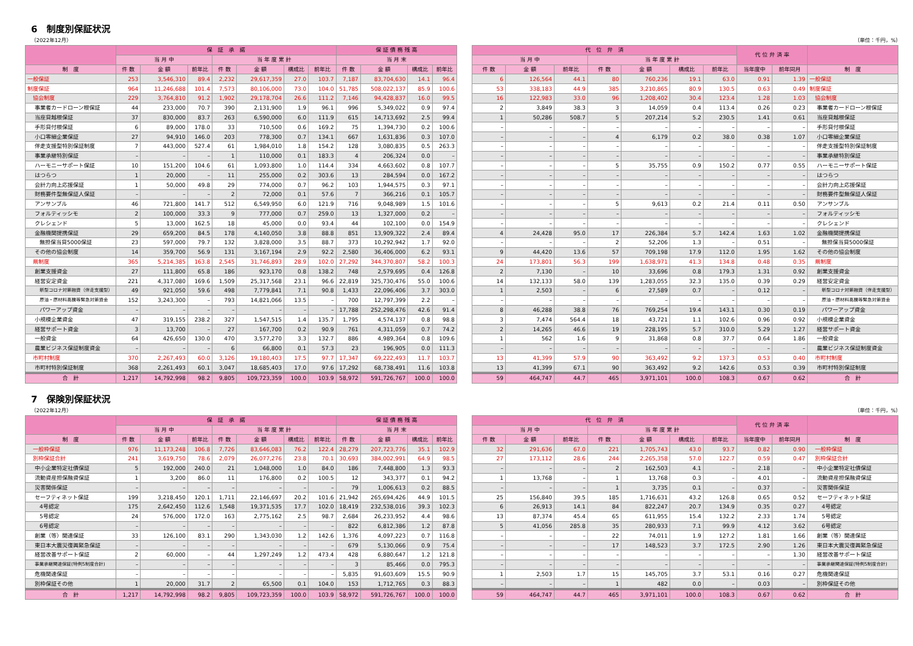6　制度別保証状況
（2022年12月） （単位：千円，%）
| | 保 証 承 諾 | | | | | | | 保 証 債 務 残 高 | | | |
| --- | --- | --- | --- | --- | --- | --- | --- | --- | --- | --- | --- |
| | 当 月 中 | | | 当 年 度 累 計 | | | | 当 月 末 | | | |
| 制 度 | 件 数 | 金 額 | 前年比 | 件 数 | 金 額 | 構成比 | 前年比 | 件 数 | 金 額 | 構成比 | 前年比 |
| 一般保証 | 253 | 3,546,310 | 89.4 | 2,232 | 29,617,359 | 27.0 | 103.7 | 7,187 | 83,704,630 | 14.1 | 96.4 |
| 制度保証 | 964 | 11,246,688 | 101.4 | 7,573 | 80,106,000 | 73.0 | 104.0 | 51,785 | 508,022,137 | 85.9 | 100.6 |
| 協会制度 | 229 | 3,764,810 | 91.2 | 1,902 | 29,178,704 | 26.6 | 111.2 | 7,146 | 94,428,837 | 16.0 | 99.5 |
| 事業者カードローン根保証 | 44 | 233,000 | 70.7 | 390 | 2,131,900 | 1.9 | 96.1 | 996 | 5,349,022 | 0.9 | 97.4 |
| 当座貸越根保証 | 37 | 830,000 | 83.7 | 263 | 6,590,000 | 6.0 | 111.9 | 615 | 14,713,692 | 2.5 | 99.4 |
| 手形貸付根保証 | 6 | 89,000 | 178.0 | 33 | 710,500 | 0.6 | 169.2 | 75 | 1,394,730 | 0.2 | 100.6 |
| 小口零細企業保証 | 27 | 94,910 | 146.0 | 203 | 778,300 | 0.7 | 134.1 | 667 | 1,631,836 | 0.3 | 107.0 |
| 伴走支援型特別保証制度 | 7 | 443,000 | 527.4 | 61 | 1,984,010 | 1.8 | 154.2 | 128 | 3,080,835 | 0.5 | 263.3 |
| 事業承継特別保証 | – | – | – | 1 | 110,000 | 0.1 | 183.3 | 4 | 206,324 | 0.0 | – |
| ハーモニーサポート保証 | 10 | 151,200 | 104.6 | 61 | 1,093,800 | 1.0 | 114.4 | 334 | 4,663,602 | 0.8 | 107.7 |
| はつらつ | 1 | 20,000 | – | 11 | 255,000 | 0.2 | 303.6 | 13 | 284,594 | 0.0 | 167.2 |
| 会計力向上応援保証 | 1 | 50,000 | 49.8 | 29 | 774,000 | 0.7 | 96.2 | 103 | 1,944,575 | 0.3 | 97.1 |
| 財務要件型無保証人保証 | – | – | – | 2 | 72,000 | 0.1 | 57.6 | 7 | 366,216 | 0.1 | 105.7 |
| アンサンブル | 46 | 721,800 | 141.7 | 512 | 6,549,950 | 6.0 | 121.9 | 716 | 9,048,989 | 1.5 | 101.6 |
| フォルティッシモ | 2 | 100,000 | 33.3 | 9 | 777,000 | 0.7 | 259.0 | 13 | 1,327,000 | 0.2 | – |
| クレシェンド | 5 | 13,000 | 162.5 | 18 | 45,000 | 0.0 | 93.4 | 44 | 102,100 | 0.0 | 154.9 |
| 金融機関提携保証 | 29 | 659,200 | 84.5 | 178 | 4,140,050 | 3.8 | 88.8 | 851 | 13,909,322 | 2.4 | 89.4 |
| 無担保当貸5000保証 | 23 | 597,000 | 79.7 | 132 | 3,828,000 | 3.5 | 88.7 | 373 | 10,292,942 | 1.7 | 92.0 |
| その他の協会制度 | 14 | 359,700 | 56.9 | 131 | 3,167,194 | 2.9 | 92.2 | 2,580 | 36,406,000 | 6.2 | 93.1 |
| 県制度 | 365 | 5,214,385 | 163.8 | 2,545 | 31,746,893 | 28.9 | 102.0 | 27,292 | 344,370,807 | 58.2 | 100.3 |
| 創業支援資金 | 27 | 111,800 | 65.8 | 186 | 923,170 | 0.8 | 138.2 | 748 | 2,579,695 | 0.4 | 126.8 |
| 経営安定資金 | 221 | 4,317,080 | 169.6 | 1,509 | 25,317,568 | 23.1 | 96.6 | 22,819 | 325,730,476 | 55.0 | 100.6 |
| 新型コロナ対策融資（伴走支援型） | 49 | 921,050 | 59.6 | 498 | 7,779,841 | 7.1 | 90.8 | 1,433 | 22,096,406 | 3.7 | 303.0 |
| 原油・原材料高騰等緊急対策資金 | 152 | 3,243,300 | – | 793 | 14,821,066 | 13.5 | – | 700 | 12,797,399 | 2.2 | – |
| パワーアップ資金 | – | – | – | – | – | – | – | 17,788 | 252,298,476 | 42.6 | 91.4 |
| 小規模企業資金 | 47 | 319,155 | 238.2 | 327 | 1,547,515 | 1.4 | 135.7 | 1,795 | 4,574,137 | 0.8 | 98.8 |
| 経営サポート資金 | 3 | 13,700 | – | 27 | 167,700 | 0.2 | 90.9 | 761 | 4,311,059 | 0.7 | 74.2 |
| 一般資金 | 64 | 426,650 | 130.0 | 470 | 3,577,270 | 3.3 | 132.7 | 886 | 4,989,364 | 0.8 | 109.6 |
| 農業ビジネス保証制度資金 | – | – | – | 6 | 66,800 | 0.1 | 57.3 | 23 | 196,905 | 0.0 | 111.3 |
| 市町村制度 | 370 | 2,267,493 | 60.0 | 3,126 | 19,180,403 | 17.5 | 97.7 | 17,347 | 69,222,493 | 11.7 | 103.7 |
| 市町村特別保証制度 | 368 | 2,261,493 | 60.1 | 3,047 | 18,685,403 | 17.0 | 97.6 | 17,292 | 68,738,491 | 11.6 | 103.8 |
| 合 計 | 1,217 | 14,792,998 | 98.2 | 9,805 | 109,723,359 | 100.0 | 103.9 | 58,972 | 591,726,767 | 100.0 | 100.0 |
| 代 位 弁 済 | | | | | | | 代 位 弁 済 率 | | |
| --- | --- | --- | --- | --- | --- | --- | --- | --- | --- |
| 当 月 中 | | | 当 年 度 累 計 | | | | | | |
| 件 数 | 金 額 | 前年比 | 件 数 | 金 額 | 構成比 | 前年比 | 当年度中 | 前年同月 | 制 度 |
| 6 | 126,564 | 44.1 | 80 | 760,236 | 19.1 | 63.0 | 0.91 | 1.39 | 一般保証 |
| 53 | 338,183 | 44.9 | 385 | 3,210,865 | 80.9 | 130.5 | 0.63 | 0.49 | 制度保証 |
| 16 | 122,983 | 33.0 | 96 | 1,208,402 | 30.4 | 123.4 | 1.28 | 1.03 | 協会制度 |
| 2 | 3,849 | 38.3 | 3 | 14,059 | 0.4 | 113.4 | 0.26 | 0.23 | 事業者カードローン根保証 |
| 1 | 50,286 | 508.7 | 5 | 207,214 | 5.2 | 230.5 | 1.41 | 0.61 | 当座貸越根保証 |
| – | – | – | – | – | – | – | – | – | 手形貸付根保証 |
| – | – | – | 4 | 6,179 | 0.2 | 38.0 | 0.38 | 1.07 | 小口零細企業保証 |
| – | – | – | – | – | – | – | – | – | 伴走支援型特別保証制度 |
| – | – | – | – | – | – | – | – | – | 事業承継特別保証 |
| – | – | – | 5 | 35,755 | 0.9 | 150.2 | 0.77 | 0.55 | ハーモニーサポート保証 |
| – | – | – | – | – | – | – | – | – | はつらつ |
| – | – | – | – | – | – | – | – | – | 会計力向上応援保証 |
| – | – | – | – | – | – | – | – | – | 財務要件型無保証人保証 |
| – | – | – | 5 | 9,613 | 0.2 | 21.4 | 0.11 | 0.50 | アンサンブル |
| – | – | – | – | – | – | – | – | – | フォルティッシモ |
| – | – | – | – | – | – | – | – | – | クレシェンド |
| 4 | 24,428 | 95.0 | 17 | 226,384 | 5.7 | 142.4 | 1.63 | 1.02 | 金融機関提携保証 |
| – | – | – | 2 | 52,206 | 1.3 | – | 0.51 | – | 無担保当貸5000保証 |
| 9 | 44,420 | 13.6 | 57 | 709,198 | 17.9 | 112.0 | 1.95 | 1.62 | その他の協会制度 |
| 24 | 173,801 | 56.3 | 199 | 1,638,971 | 41.3 | 134.8 | 0.48 | 0.35 | 県制度 |
| 2 | 7,130 | – | 10 | 33,696 | 0.8 | 179.3 | 1.31 | 0.92 | 創業支援資金 |
| 14 | 132,133 | 58.0 | 139 | 1,283,055 | 32.3 | 135.0 | 0.39 | 0.29 | 経営安定資金 |
| 1 | 2,503 | – | 6 | 27,589 | 0.7 | – | 0.12 | – | 新型コロナ対策融資（伴走支援型） |
| – | – | – | – | – | – | – | – | – | 原油・原材料高騰等緊急対策資金 |
| 8 | 46,288 | 38.8 | 76 | 769,254 | 19.4 | 143.1 | 0.30 | 0.19 | パワーアップ資金 |
| 3 | 7,474 | 564.4 | 18 | 43,721 | 1.1 | 102.6 | 0.96 | 0.92 | 小規模企業資金 |
| 2 | 14,265 | 46.6 | 19 | 228,195 | 5.7 | 310.0 | 5.29 | 1.27 | 経営サポート資金 |
| 1 | 562 | 1.6 | 9 | 31,868 | 0.8 | 37.7 | 0.64 | 1.86 | 一般資金 |
| – | – | – | – | – | – | – | – | – | 農業ビジネス保証制度資金 |
| 13 | 41,399 | 57.9 | 90 | 363,492 | 9.2 | 137.3 | 0.53 | 0.40 | 市町村制度 |
| 13 | 41,399 | 67.1 | 90 | 363,492 | 9.2 | 142.6 | 0.53 | 0.39 | 市町村特別保証制度 |
| 59 | 464,747 | 44.7 | 465 | 3,971,101 | 100.0 | 108.3 | 0.67 | 0.62 | 合 計 |
7　保険別保証状況
（2022年12月） （単位：千円，%）
| | 保 証 承 諾 | | | | | | | 保 証 債 務 残 高 | | | |
| --- | --- | --- | --- | --- | --- | --- | --- | --- | --- | --- | --- |
| | 当 月 中 | | | 当 年 度 累 計 | | | | 当 月 末 | | | |
| 制 度 | 件 数 | 金 額 | 前年比 | 件 数 | 金 額 | 構成比 | 前年比 | 件 数 | 金 額 | 構成比 | 前年比 |
| 一般枠保証 | 976 | 11,173,248 | 106.8 | 7,726 | 83,646,083 | 76.2 | 122.4 | 28,279 | 207,723,776 | 35.1 | 102.9 |
| 別枠保証合計 | 241 | 3,619,750 | 78.6 | 2,079 | 26,077,276 | 23.8 | 70.1 | 30,693 | 384,002,991 | 64.9 | 98.5 |
| 中小企業特定社債保証 | 5 | 192,000 | 240.0 | 21 | 1,048,000 | 1.0 | 84.0 | 186 | 7,448,800 | 1.3 | 93.3 |
| 流動資産担保融資保証 | 1 | 3,200 | 86.0 | 11 | 176,800 | 0.2 | 100.5 | 12 | 343,377 | 0.1 | 94.2 |
| 災害関係保証 | – | – | – | – | – | – | – | 79 | 1,006,613 | 0.2 | 88.5 |
| セーフティネット保証 | 199 | 3,218,450 | 120.1 | 1,711 | 22,146,697 | 20.2 | 101.6 | 21,942 | 265,694,426 | 44.9 | 101.5 |
| 4号認定 | 175 | 2,642,450 | 112.6 | 1,548 | 19,371,535 | 17.7 | 102.0 | 18,419 | 232,538,016 | 39.3 | 102.3 |
| 5号認定 | 24 | 576,000 | 172.0 | 163 | 2,775,162 | 2.5 | 98.7 | 2,684 | 26,233,952 | 4.4 | 98.6 |
| 6号認定 | – | – | – | – | – | – | – | 822 | 6,812,386 | 1.2 | 87.8 |
| 創業（等）関連保証 | 33 | 126,100 | 83.1 | 290 | 1,343,030 | 1.2 | 142.6 | 1,376 | 4,097,223 | 0.7 | 116.8 |
| 東日本大震災復興緊急保証 | – | – | – | – | – | – | – | 679 | 5,130,066 | 0.9 | 75.4 |
| 経営改善サポート保証 | 2 | 60,000 | – | 44 | 1,297,249 | 1.2 | 473.4 | 428 | 6,880,647 | 1.2 | 121.8 |
| 事業承継関連保証(特例5制度合計) | – | – | – | – | – | – | – | 3 | 85,466 | 0.0 | 795.3 |
| 危機関連保証 | – | – | – | – | – | – | – | 5,835 | 91,603,609 | 15.5 | 90.9 |
| 別枠保証その他 | 1 | 20,000 | 31.7 | 2 | 65,500 | 0.1 | 104.0 | 153 | 1,712,765 | 0.3 | 88.3 |
| 合 計 | 1,217 | 14,792,998 | 98.2 | 9,805 | 109,723,359 | 100.0 | 103.9 | 58,972 | 591,726,767 | 100.0 | 100.0 |
| 代 位 弁 済 | | | | | | | 代 位 弁 済 率 | | |
| --- | --- | --- | --- | --- | --- | --- | --- | --- | --- |
| 当 月 中 | | | 当 年 度 累 計 | | | | | | |
| 件 数 | 金 額 | 前年比 | 件 数 | 金 額 | 構成比 | 前年比 | 当年度中 | 前年同月 | 制 度 |
| 32 | 291,636 | 67.0 | 221 | 1,705,743 | 43.0 | 93.7 | 0.82 | 0.90 | 一般枠保証 |
| 27 | 173,112 | 28.6 | 244 | 2,265,358 | 57.0 | 122.7 | 0.59 | 0.47 | 別枠保証合計 |
| – | – | – | 2 | 162,503 | 4.1 | – | 2.18 | – | 中小企業特定社債保証 |
| 1 | 13,768 | – | 1 | 13,768 | 0.3 | – | 4.01 | – | 流動資産担保融資保証 |
| – | – | – | 1 | 3,735 | 0.1 | – | 0.37 | – | 災害関係保証 |
| 25 | 156,840 | 39.5 | 185 | 1,716,631 | 43.2 | 126.8 | 0.65 | 0.52 | セーフティネット保証 |
| 6 | 26,913 | 14.1 | 84 | 822,247 | 20.7 | 134.9 | 0.35 | 0.27 | 4号認定 |
| 13 | 87,374 | 45.4 | 65 | 611,955 | 15.4 | 132.2 | 2.33 | 1.74 | 5号認定 |
| 5 | 41,056 | 285.8 | 35 | 280,933 | 7.1 | 99.9 | 4.12 | 3.62 | 6号認定 |
| – | – | – | 22 | 74,011 | 1.9 | 127.2 | 1.81 | 1.66 | 創業（等）関連保証 |
| – | – | – | 17 | 148,523 | 3.7 | 172.5 | 2.90 | 1.26 | 東日本大震災復興緊急保証 |
| – | – | – | – | – | – | – | – | 1.30 | 経営改善サポート保証 |
| – | – | – | – | – | – | – | – | – | 事業承継関連保証(特例5制度合計) |
| 1 | 2,503 | 1.7 | 15 | 145,705 | 3.7 | 53.1 | 0.16 | 0.27 | 危機関連保証 |
| – | – | – | 1 | 482 | 0.0 | – | 0.03 | – | 別枠保証その他 |
| 59 | 464,747 | 44.7 | 465 | 3,971,101 | 100.0 | 108.3 | 0.67 | 0.62 | 合 計 |